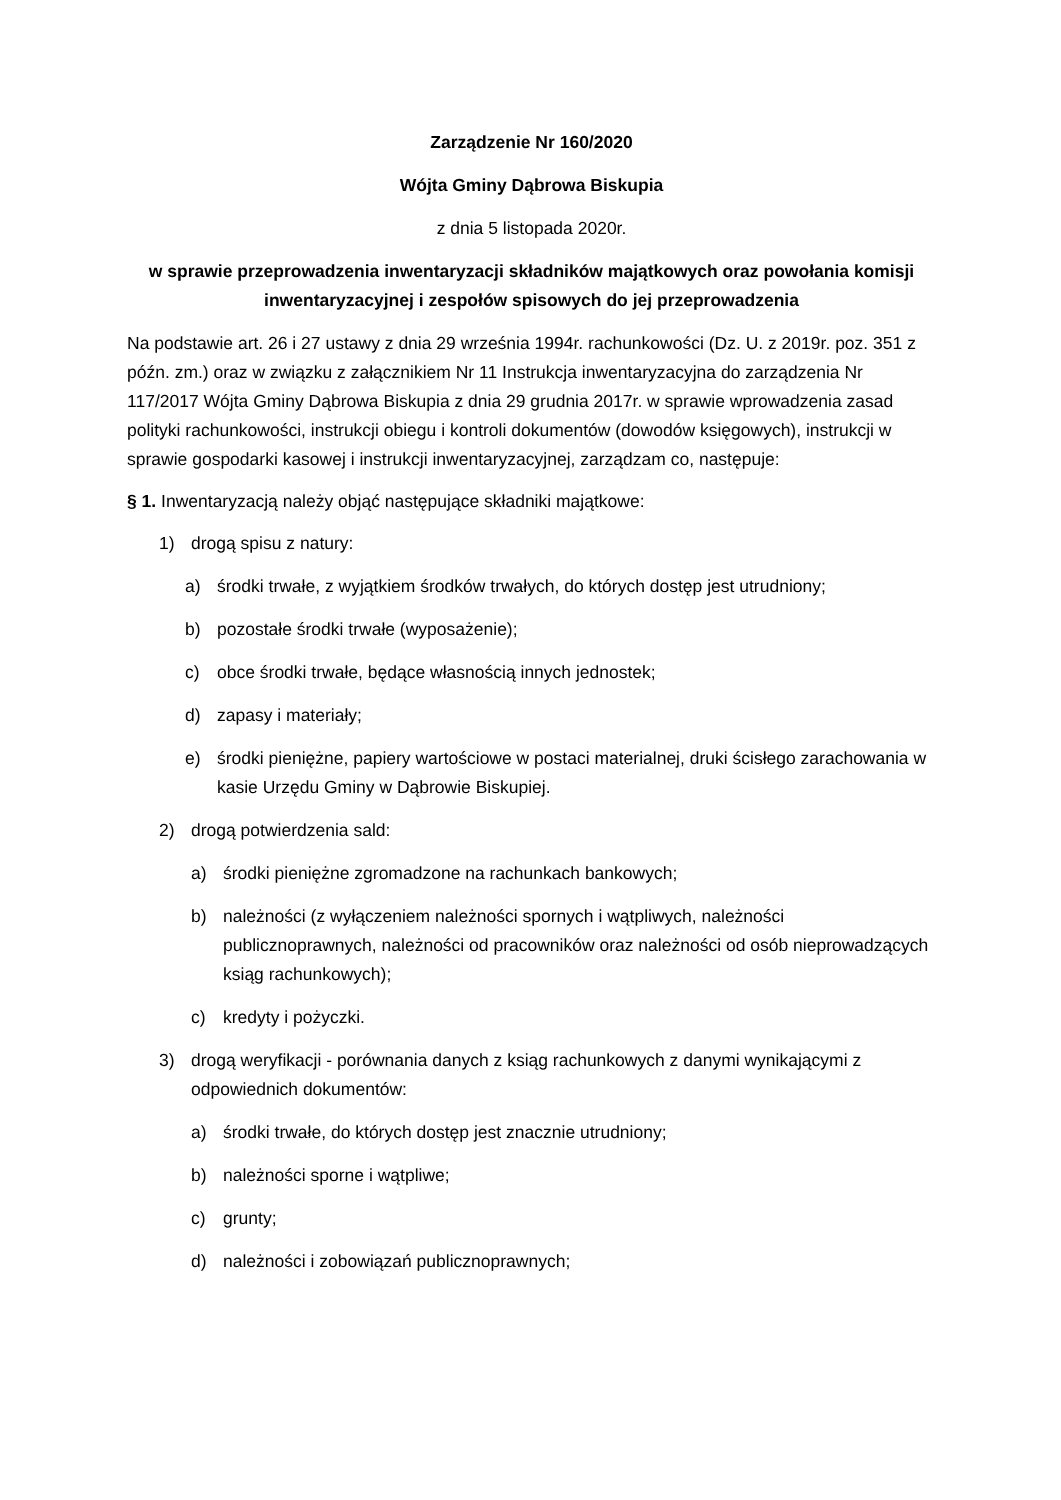Zarządzenie Nr 160/2020
Wójta Gminy Dąbrowa Biskupia
z dnia 5 listopada 2020r.
w sprawie przeprowadzenia inwentaryzacji składników majątkowych oraz powołania komisji inwentaryzacyjnej i zespołów spisowych do jej przeprowadzenia
Na podstawie art. 26 i 27 ustawy z dnia 29 września 1994r. rachunkowości (Dz. U. z 2019r. poz. 351 z późn. zm.) oraz w związku z załącznikiem Nr 11 Instrukcja inwentaryzacyjna do zarządzenia Nr 117/2017 Wójta Gminy Dąbrowa Biskupia z dnia 29 grudnia 2017r. w sprawie wprowadzenia zasad polityki rachunkowości, instrukcji obiegu i kontroli dokumentów (dowodów księgowych), instrukcji w sprawie gospodarki kasowej i instrukcji inwentaryzacyjnej, zarządzam co, następuje:
§ 1. Inwentaryzacją należy objąć następujące składniki majątkowe:
1) drogą spisu z natury:
a) środki trwałe, z wyjątkiem środków trwałych, do których dostęp jest utrudniony;
b) pozostałe środki trwałe (wyposażenie);
c) obce środki trwałe, będące własnością innych jednostek;
d) zapasy i materiały;
e) środki pieniężne, papiery wartościowe w postaci materialnej, druki ścisłego zarachowania w kasie Urzędu Gminy w Dąbrowie Biskupiej.
2) drogą potwierdzenia sald:
a) środki pieniężne zgromadzone na rachunkach bankowych;
b) należności (z wyłączeniem należności spornych i wątpliwych, należności publicznoprawnych, należności od pracowników oraz należności od osób nieprowadzących ksiąg rachunkowych);
c) kredyty i pożyczki.
3) drogą weryfikacji - porównania danych z ksiąg rachunkowych z danymi wynikającymi z odpowiednich dokumentów:
a) środki trwałe, do których dostęp jest znacznie utrudniony;
b) należności sporne i wątpliwe;
c) grunty;
d) należności i zobowiązań publicznoprawnych;